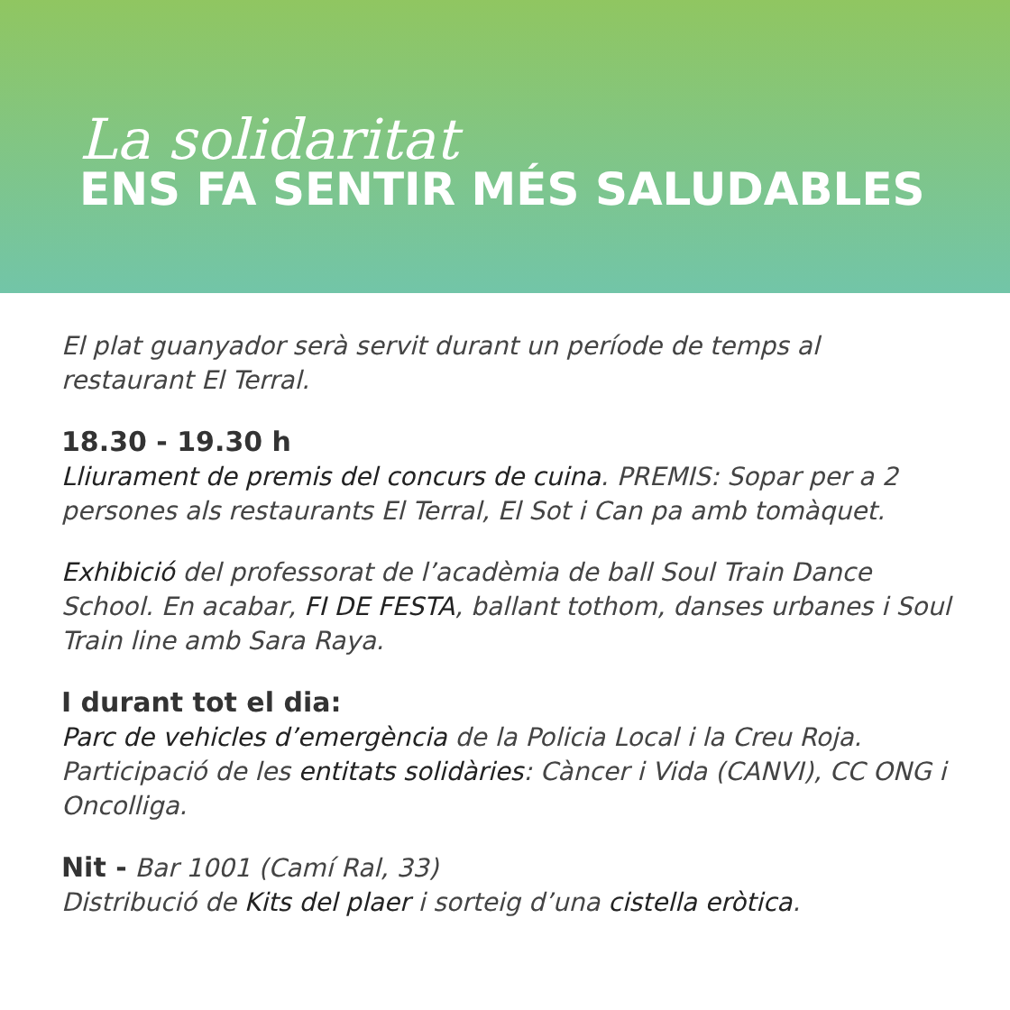La solidaritat
ENS FA SENTIR MÉS SALUDABLES
El plat guanyador serà servit durant un període de temps al restaurant El Terral.
18.30 - 19.30 h
Lliurament de premis del concurs de cuina. PREMIS: Sopar per a 2 persones als restaurants El Terral, El Sot i Can pa amb tomàquet.
Exhibició del professorat de l’acadèmia de ball Soul Train Dance School. En acabar, FI DE FESTA, ballant tothom, danses urbanes i Soul Train line amb Sara Raya.
I durant tot el dia:
Parc de vehicles d’emergència de la Policia Local i la Creu Roja. Participació de les entitats solidàries: Càncer i Vida (CANVI), CC ONG i Oncolliga.
Nit - Bar 1001 (Camí Ral, 33)
Distribució de Kits del plaer i sorteig d’una cistella eròtica.